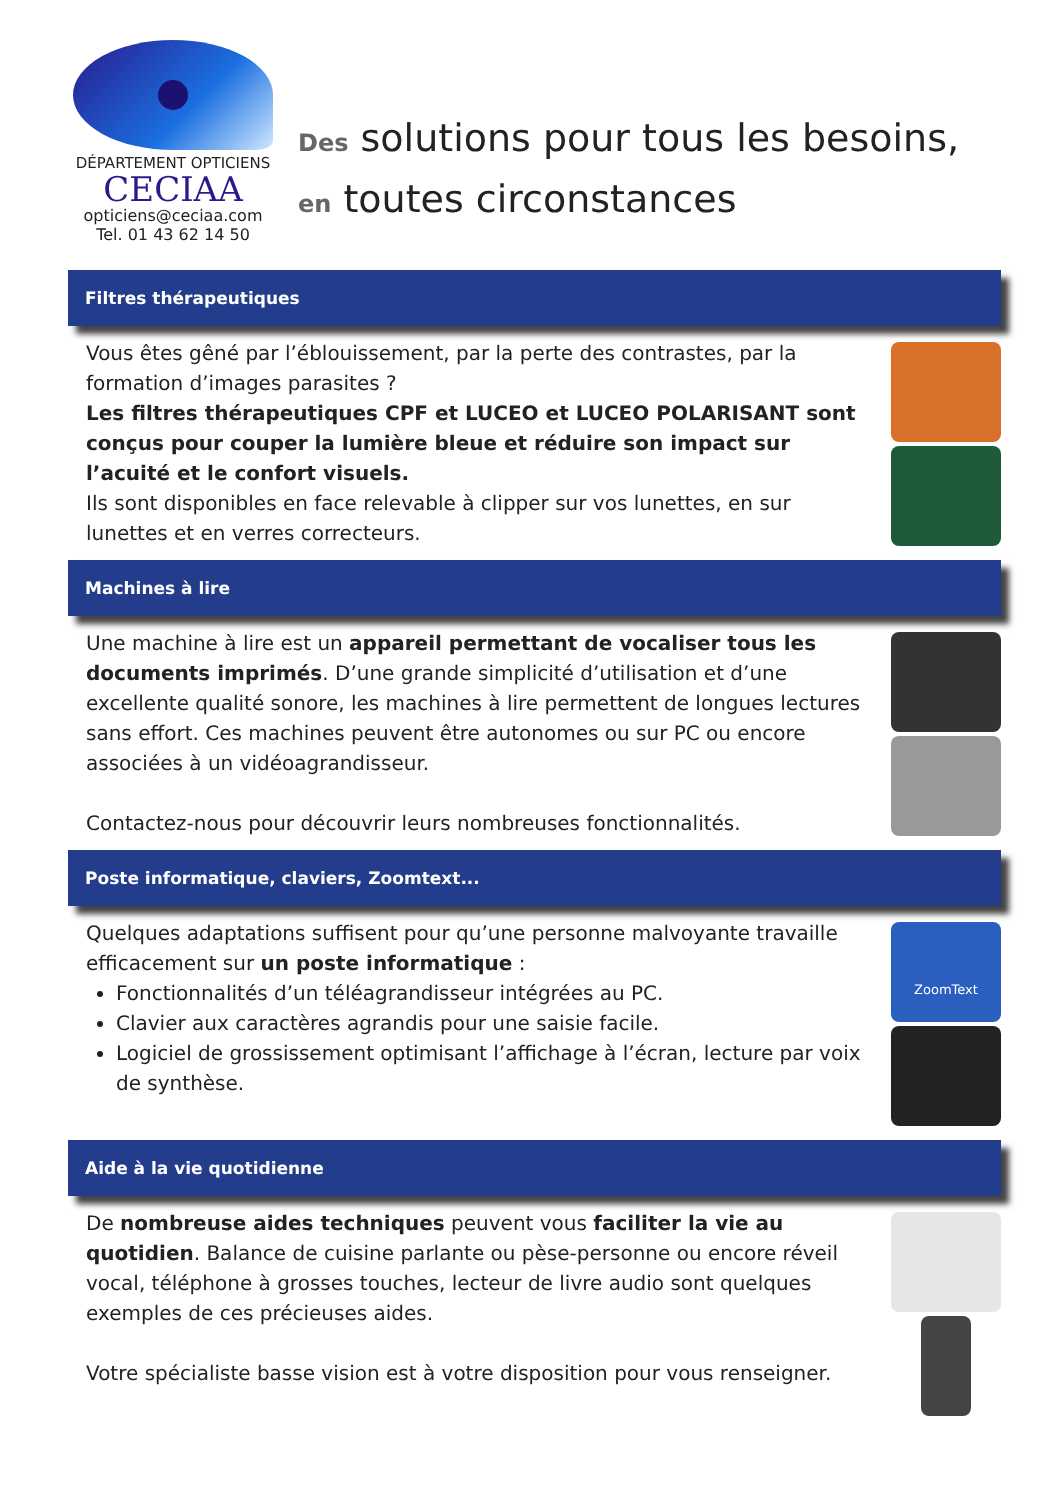DÉPARTEMENT OPTICIENS
CECIAA
opticiens@ceciaa.com
Tel. 01 43 62 14 50
Des solutions pour tous les besoins,
en toutes circonstances
Filtres thérapeutiques
Vous êtes gêné par l’éblouissement, par la perte des contrastes, par la formation d’images parasites ?
Les filtres thérapeutiques CPF et LUCEO et LUCEO POLARISANT sont conçus pour couper la lumière bleue et réduire son impact sur l’acuité et le confort visuels.
Ils sont disponibles en face relevable à clipper sur vos lunettes, en sur lunettes et en verres correcteurs.
Machines à lire
Une machine à lire est un appareil permettant de vocaliser tous les documents imprimés. D’une grande simplicité d’utilisation et d’une excellente qualité sonore, les machines à lire permettent de longues lectures sans effort. Ces machines peuvent être autonomes ou sur PC ou encore associées à un vidéoagrandisseur.
Contactez-nous pour découvrir leurs nombreuses fonctionnalités.
Poste informatique, claviers, Zoomtext...
Quelques adaptations suffisent pour qu’une personne malvoyante travaille efficacement sur un poste informatique :
Fonctionnalités d’un téléagrandisseur intégrées au PC.
Clavier aux caractères agrandis pour une saisie facile.
Logiciel de grossissement optimisant l’affichage à l’écran, lecture par voix de synthèse.
ZoomText
Aide à la vie quotidienne
De nombreuse aides techniques peuvent vous faciliter la vie au quotidien. Balance de cuisine parlante ou pèse-personne ou encore réveil vocal, téléphone à grosses touches, lecteur de livre audio sont quelques exemples de ces précieuses aides.
Votre spécialiste basse vision est à votre disposition pour vous renseigner.